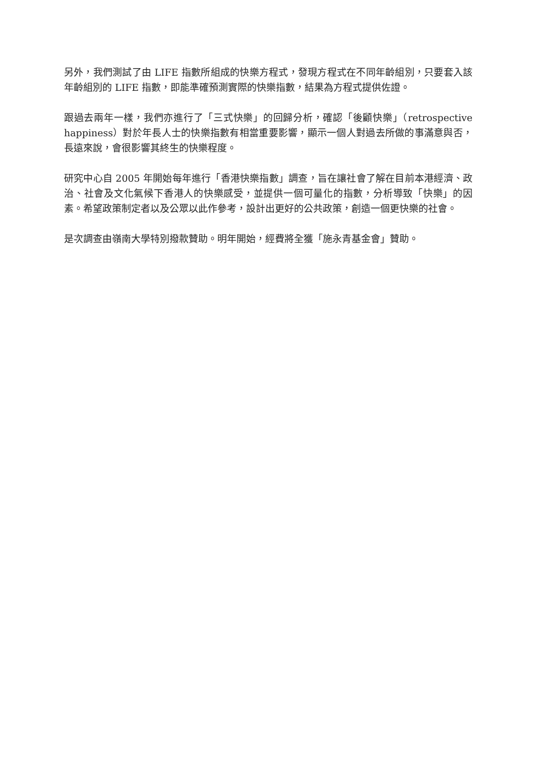另外，我們測試了由 LIFE 指數所組成的快樂方程式，發現方程式在不同年齡組別，只要套入該年齡組別的 LIFE 指數，即能準確預測實際的快樂指數，結果為方程式提供佐證。
跟過去兩年一樣，我們亦進行了「三式快樂」的回歸分析，確認「後顧快樂」（retrospective happiness）對於年長人士的快樂指數有相當重要影響，顯示一個人對過去所做的事滿意與否，長遠來說，會很影響其終生的快樂程度。
研究中心自 2005 年開始每年進行「香港快樂指數」調查，旨在讓社會了解在目前本港經濟、政治、社會及文化氣候下香港人的快樂感受，並提供一個可量化的指數，分析導致「快樂」的因素。希望政策制定者以及公眾以此作參考，設計出更好的公共政策，創造一個更快樂的社會。
是次調查由嶺南大學特別撥款贊助。明年開始，經費將全獲「施永青基金會」贊助。